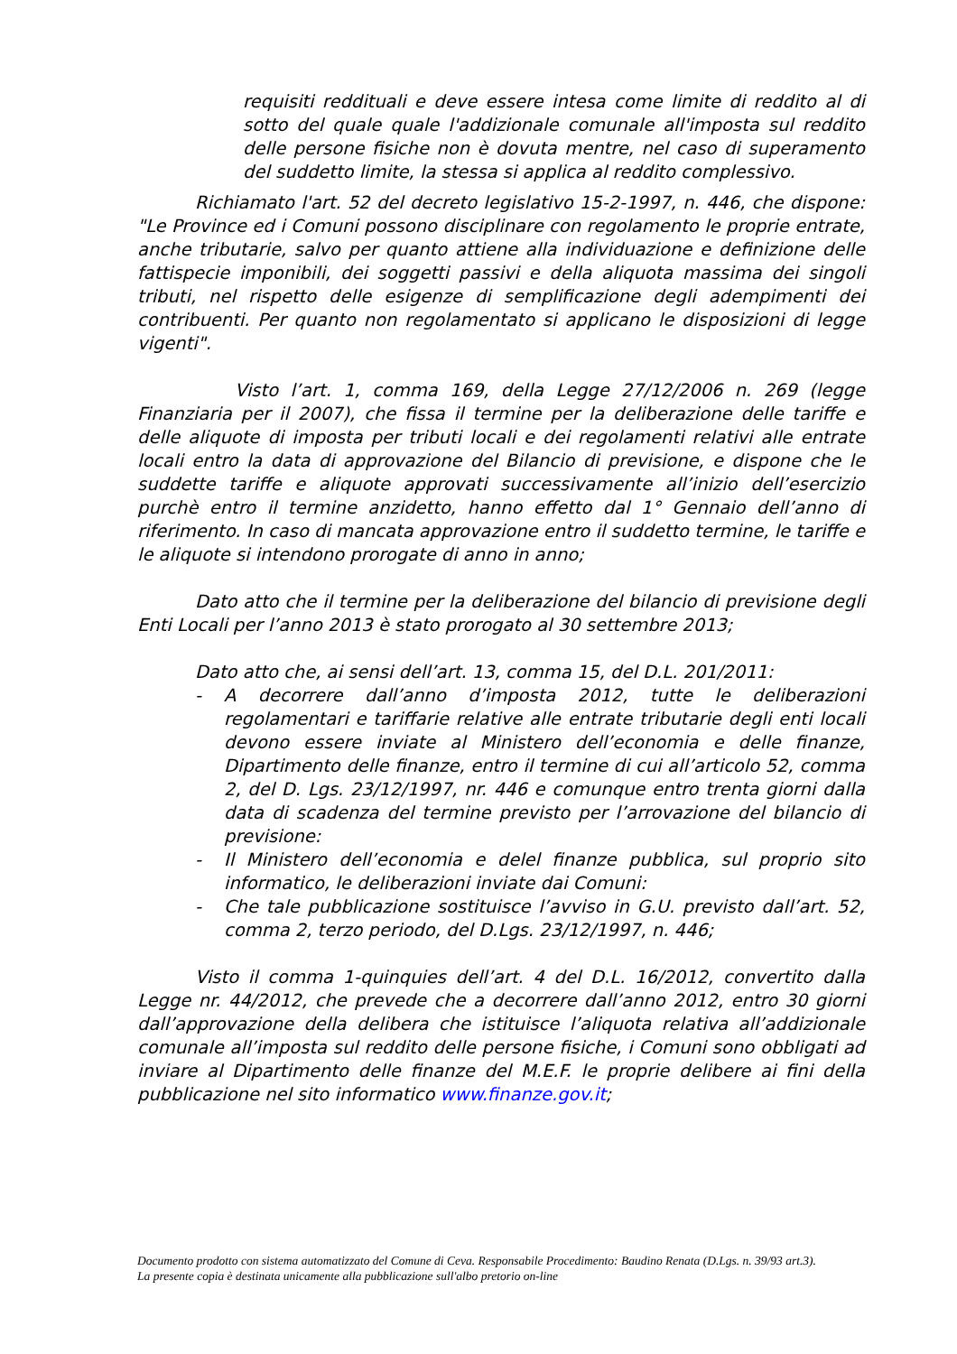requisiti reddituali e deve essere intesa come limite di reddito al di sotto del quale quale l'addizionale comunale all'imposta sul reddito delle persone fisiche non è dovuta mentre, nel caso di superamento del suddetto limite, la stessa si applica al reddito complessivo.
Richiamato l'art. 52 del decreto legislativo 15-2-1997, n. 446, che dispone: "Le Province ed i Comuni possono disciplinare con regolamento le proprie entrate, anche tributarie, salvo per quanto attiene alla individuazione e definizione delle fattispecie imponibili, dei soggetti passivi e della aliquota massima dei singoli tributi, nel rispetto delle esigenze di semplificazione degli adempimenti dei contribuenti. Per quanto non regolamentato si applicano le disposizioni di legge vigenti".
Visto l’art. 1, comma 169, della Legge 27/12/2006 n. 269 (legge Finanziaria per il 2007), che fissa il termine per la deliberazione delle tariffe e delle aliquote di imposta per tributi locali e dei regolamenti relativi alle entrate locali entro la data di approvazione del Bilancio di previsione, e dispone che le suddette tariffe e aliquote approvati successivamente all’inizio dell’esercizio purchè entro il termine anzidetto, hanno effetto dal 1° Gennaio dell’anno di riferimento. In caso di mancata approvazione entro il suddetto termine, le tariffe e le aliquote si intendono prorogate di anno in anno;
Dato atto che il termine per la deliberazione del bilancio di previsione degli Enti Locali per l’anno 2013 è stato prorogato al 30 settembre 2013;
Dato atto che, ai sensi dell’art. 13, comma 15, del D.L. 201/2011:
- A decorrere dall’anno d’imposta 2012, tutte le deliberazioni regolamentari e tariffarie relative alle entrate tributarie degli enti locali devono essere inviate al Ministero dell’economia e delle finanze, Dipartimento delle finanze, entro il termine di cui all’articolo 52, comma 2, del D. Lgs. 23/12/1997, nr. 446 e comunque entro trenta giorni dalla data di scadenza del termine previsto per l’arrovazione del bilancio di previsione:
- Il Ministero dell’economia e delel finanze pubblica, sul proprio sito informatico, le deliberazioni inviate dai Comuni:
- Che tale pubblicazione sostituisce l’avviso in G.U. previsto dall’art. 52, comma 2, terzo periodo, del D.Lgs. 23/12/1997, n. 446;
Visto il comma 1-quinquies dell’art. 4 del D.L. 16/2012, convertito dalla Legge nr. 44/2012, che prevede che a decorrere dall’anno 2012, entro 30 giorni dall’approvazione della delibera che istituisce l’aliquota relativa all’addizionale comunale all’imposta sul reddito delle persone fisiche, i Comuni sono obbligati ad inviare al Dipartimento delle finanze del M.E.F. le proprie delibere ai fini della pubblicazione nel sito informatico www.finanze.gov.it;
Documento prodotto con sistema automatizzato del Comune di Ceva. Responsabile Procedimento: Baudino Renata (D.Lgs. n. 39/93 art.3).
La presente copia è destinata unicamente alla pubblicazione sull'albo pretorio on-line